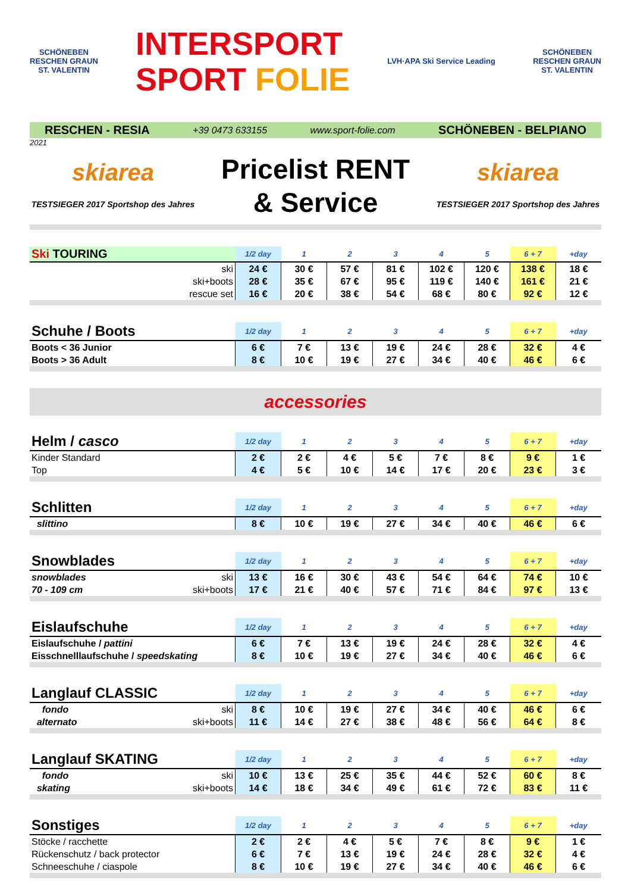SCHÖNEBEN
RESCHEN GRAUN
ST. VALENTIN
INTERSPORT
SPORT FOLIE
LVH·APA Ski Service Leading
SCHÖNEBEN
RESCHEN GRAUN
ST. VALENTIN
RESCHEN - RESIA +39 0473 633155 www.sport-folie.com SCHÖNEBEN - BELPIANO
2021
skiarea
TESTSIEGER 2017 Sportshop des Jahres
Pricelist RENT
& Service
skiarea
TESTSIEGER 2017 Sportshop des Jahres
| Ski TOURING | | 1/2 day | 1 | 2 | 3 | 4 | 5 | 6 + 7 | +day |
| --- | --- | --- | --- | --- | --- | --- | --- | --- | --- |
| | ski | 24 € | 30 € | 57 € | 81 € | 102 € | 120 € | 138 € | 18 € |
| | ski+boots | 28 € | 35 € | 67 € | 95 € | 119 € | 140 € | 161 € | 21 € |
| | rescue set | 16 € | 20 € | 38 € | 54 € | 68 € | 80 € | 92 € | 12 € |
| Schuhe / Boots | 1/2 day | 1 | 2 | 3 | 4 | 5 | 6 + 7 | +day |
| --- | --- | --- | --- | --- | --- | --- | --- | --- |
| Boots < 36 Junior | 6 € | 7 € | 13 € | 19 € | 24 € | 28 € | 32 € | 4 € |
| Boots > 36 Adult | 8 € | 10 € | 19 € | 27 € | 34 € | 40 € | 46 € | 6 € |
accessories
| Helm / casco | 1/2 day | 1 | 2 | 3 | 4 | 5 | 6 + 7 | +day |
| --- | --- | --- | --- | --- | --- | --- | --- | --- |
| Kinder Standard | 2 € | 2 € | 4 € | 5 € | 7 € | 8 € | 9 € | 1 € |
| Top | 4 € | 5 € | 10 € | 14 € | 17 € | 20 € | 23 € | 3 € |
| Schlitten | 1/2 day | 1 | 2 | 3 | 4 | 5 | 6 + 7 | +day |
| --- | --- | --- | --- | --- | --- | --- | --- | --- |
| slittino | 8 € | 10 € | 19 € | 27 € | 34 € | 40 € | 46 € | 6 € |
| Snowblades | | 1/2 day | 1 | 2 | 3 | 4 | 5 | 6 + 7 | +day |
| --- | --- | --- | --- | --- | --- | --- | --- | --- | --- |
| snowblades | ski | 13 € | 16 € | 30 € | 43 € | 54 € | 64 € | 74 € | 10 € |
| 70 - 109 cm | ski+boots | 17 € | 21 € | 40 € | 57 € | 71 € | 84 € | 97 € | 13 € |
| Eislaufschuhe | 1/2 day | 1 | 2 | 3 | 4 | 5 | 6 + 7 | +day |
| --- | --- | --- | --- | --- | --- | --- | --- | --- |
| Eislaufschuhe / pattini | 6 € | 7 € | 13 € | 19 € | 24 € | 28 € | 32 € | 4 € |
| Eisschnelllaufschuhe / speedskating | 8 € | 10 € | 19 € | 27 € | 34 € | 40 € | 46 € | 6 € |
| Langlauf CLASSIC | | 1/2 day | 1 | 2 | 3 | 4 | 5 | 6 + 7 | +day |
| --- | --- | --- | --- | --- | --- | --- | --- | --- | --- |
| fondo | ski | 8 € | 10 € | 19 € | 27 € | 34 € | 40 € | 46 € | 6 € |
| alternato | ski+boots | 11 € | 14 € | 27 € | 38 € | 48 € | 56 € | 64 € | 8 € |
| Langlauf SKATING | | 1/2 day | 1 | 2 | 3 | 4 | 5 | 6 + 7 | +day |
| --- | --- | --- | --- | --- | --- | --- | --- | --- | --- |
| fondo | ski | 10 € | 13 € | 25 € | 35 € | 44 € | 52 € | 60 € | 8 € |
| skating | ski+boots | 14 € | 18 € | 34 € | 49 € | 61 € | 72 € | 83 € | 11 € |
| Sonstiges | 1/2 day | 1 | 2 | 3 | 4 | 5 | 6 + 7 | +day |
| --- | --- | --- | --- | --- | --- | --- | --- | --- |
| Stöcke / racchette | 2 € | 2 € | 4 € | 5 € | 7 € | 8 € | 9 € | 1 € |
| Rückenschutz / back protector | 6 € | 7 € | 13 € | 19 € | 24 € | 28 € | 32 € | 4 € |
| Schneeschuhe / ciaspole | 8 € | 10 € | 19 € | 27 € | 34 € | 40 € | 46 € | 6 € |